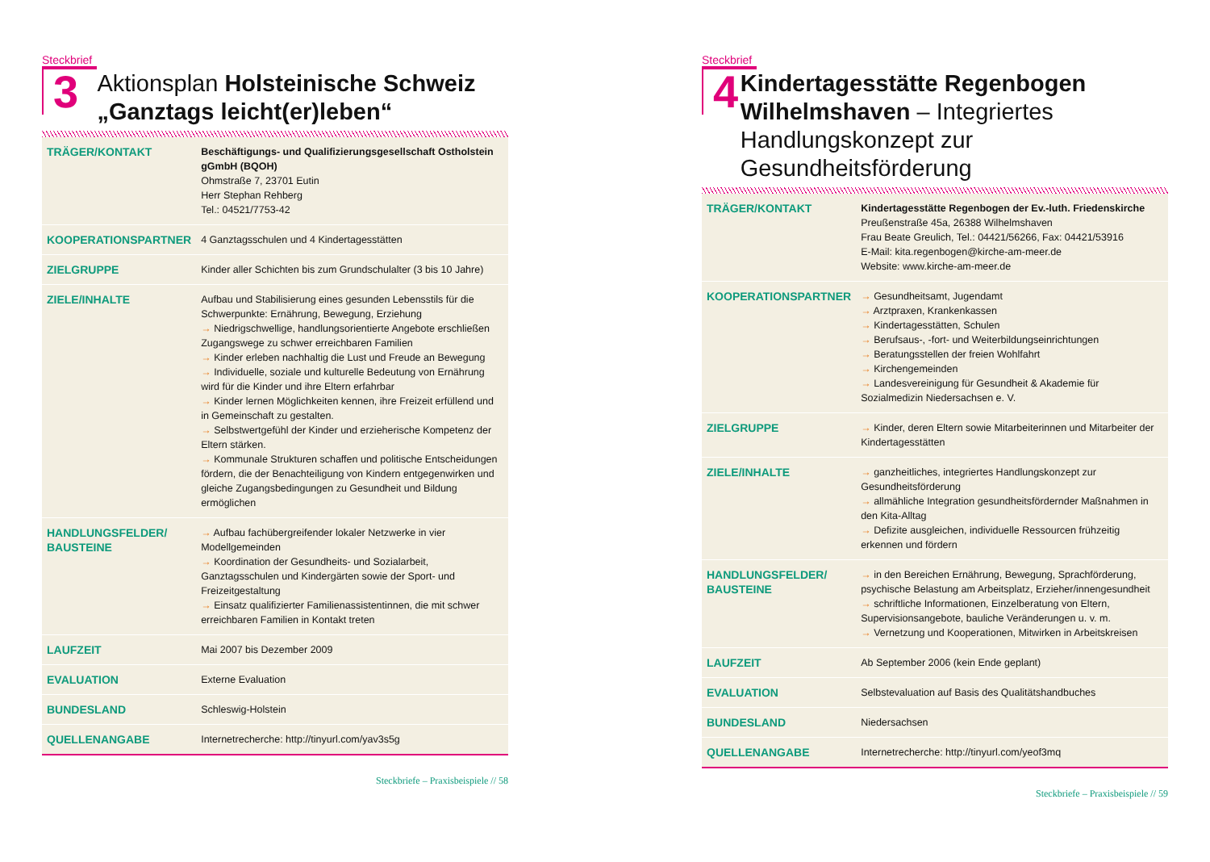Steckbrief
3
Aktionsplan Holsteinische Schweiz „Ganztags leicht(er)leben“
| TRÄGER/KONTAKT | Beschäftigungs- und Qualifizierungsgesellschaft Ostholstein gGmbH (BQOH) Ohmstraße 7, 23701 Eutin Herr Stephan Rehberg Tel.: 04521/7753-42 |
| KOOPERATIONSPARTNER | 4 Ganztagsschulen und 4 Kindertagesstätten |
| ZIELGRUPPE | Kinder aller Schichten bis zum Grundschulalter (3 bis 10 Jahre) |
| ZIELE/INHALTE | Aufbau und Stabilisierung eines gesunden Lebensstils für die Schwerpunkte: Ernährung, Bewegung, Erziehung → Niedrigschwellige, handlungsorientierte Angebote erschließen Zugangswege zu schwer erreichbaren Familien → Kinder erleben nachhaltig die Lust und Freude an Bewegung → Individuelle, soziale und kulturelle Bedeutung von Ernährung wird für die Kinder und ihre Eltern erfahrbar → Kinder lernen Möglichkeiten kennen, ihre Freizeit erfüllend und in Gemeinschaft zu gestalten. → Selbstwertgefühl der Kinder und erzieherische Kompetenz der Eltern stärken. → Kommunale Strukturen schaffen und politische Entscheidungen fördern, die der Benachteiligung von Kindern entgegenwirken und gleiche Zugangsbedingungen zu Gesundheit und Bildung ermöglichen |
| HANDLUNGSFELDER/ BAUSTEINE | → Aufbau fachübergreifender lokaler Netzwerke in vier Modellgemeinden → Koordination der Gesundheits- und Sozialarbeit, Ganztagsschulen und Kindergärten sowie der Sport- und Freizeitgestaltung → Einsatz qualifizierter Familienassistentinnen, die mit schwer erreichbaren Familien in Kontakt treten |
| LAUFZEIT | Mai 2007 bis Dezember 2009 |
| EVALUATION | Externe Evaluation |
| BUNDESLAND | Schleswig-Holstein |
| QUELLENANGABE | Internetrecherche: http://tinyurl.com/yav3s5g |
Steckbriefe – Praxisbeispiele // 58
Steckbrief
4
Kindertagesstätte Regenbogen Wilhelmshaven – Integriertes Handlungskonzept zur Gesundheitsförderung
| TRÄGER/KONTAKT | Kindertagesstätte Regenbogen der Ev.-luth. Friedenskirche Preußenstraße 45a, 26388 Wilhelmshaven Frau Beate Greulich, Tel.: 04421/56266, Fax: 04421/53916 E-Mail: kita.regenbogen@kirche-am-meer.de Website: www.kirche-am-meer.de |
| KOOPERATIONSPARTNER | → Gesundheitsamt, Jugendamt → Arztpraxen, Krankenkassen → Kindertagesstätten, Schulen → Berufsaus-, -fort- und Weiterbildungseinrichtungen → Beratungsstellen der freien Wohlfahrt → Kirchengemeinden → Landesvereinigung für Gesundheit & Akademie für Sozialmedizin Niedersachsen e. V. |
| ZIELGRUPPE | → Kinder, deren Eltern sowie Mitarbeiterinnen und Mitarbeiter der Kindertagesstätten |
| ZIELE/INHALTE | → ganzheitliches, integriertes Handlungskonzept zur Gesundheitsförderung → allmähliche Integration gesundheitsfördernder Maßnahmen in den Kita-Alltag → Defizite ausgleichen, individuelle Ressourcen frühzeitig erkennen und fördern |
| HANDLUNGSFELDER/ BAUSTEINE | → in den Bereichen Ernährung, Bewegung, Sprachförderung, psychische Belastung am Arbeitsplatz, Erzieher/innengesundheit → schriftliche Informationen, Einzelberatung von Eltern, Supervisionsangebote, bauliche Veränderungen u. v. m. → Vernetzung und Kooperationen, Mitwirken in Arbeitskreisen |
| LAUFZEIT | Ab September 2006 (kein Ende geplant) |
| EVALUATION | Selbstevaluation auf Basis des Qualitätshandbuches |
| BUNDESLAND | Niedersachsen |
| QUELLENANGABE | Internetrecherche: http://tinyurl.com/yeof3mq |
Steckbriefe – Praxisbeispiele // 59